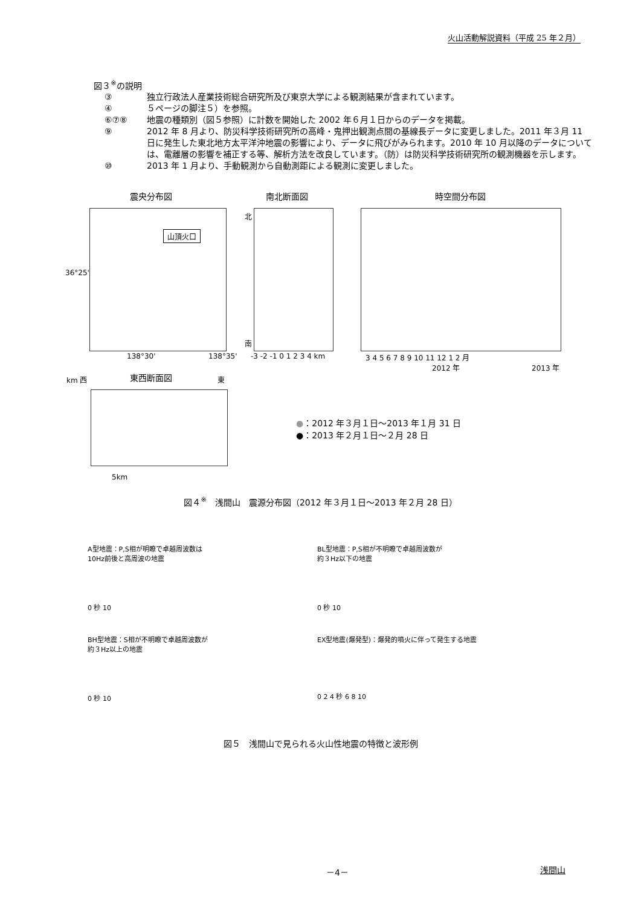火山活動解説資料（平成 25 年２月）
図３<sup>※</sup>の説明
③ 独立行政法人産業技術総合研究所及び東京大学による観測結果が含まれています。
④ ５ページの脚注５）を参照。
⑥⑦⑧ 地震の種類別（図５参照）に計数を開始した 2002 年６月１日からのデータを掲載。
⑨ 2012 年 8 月より、防災科学技術研究所の高峰・鬼押出観測点間の基線長データに変更しました。2011 年３月 11 日に発生した東北地方太平洋沖地震の影響により、データに飛びがみられます。2010 年 10 月以降のデータについては、電離層の影響を補正する等、解析方法を改良しています。（防）は防災科学技術研究所の観測機器を示します。
⑩ 2013 年 1 月より、手動観測から自動測距による観測に変更しました。
震央分布図 南北断面図 時空間分布図
山頂火口
36°25'
138°30' 138°35'
北
南
-3 -2 -1 0 1 2 3 4 km 3 4 5 6 7 8 9 10 11 12 1 2 月
2012 年 2013 年
km 西 東西断面図 東
5km
●：2012 年３月１日～2013 年１月 31 日
●：2013 年２月１日～２月 28 日
図４<sup>※</sup>　浅間山　震源分布図（2012 年３月１日～2013 年２月 28 日）
A型地震：P,S相が明瞭で卓越周波数は
10Hz前後と高周波の地震
0 秒 10
BL型地震：P,S相が不明瞭で卓越周波数が
約３Hz以下の地震
0 秒 10
BH型地震：S相が不明瞭で卓越周波数が
約３Hz以上の地震
0 秒 10
EX型地震(爆発型)：爆発的噴火に伴って発生する地震
0 2 4 秒 6 8 10
図５　浅間山で見られる火山性地震の特徴と波形例
－4－ 浅間山